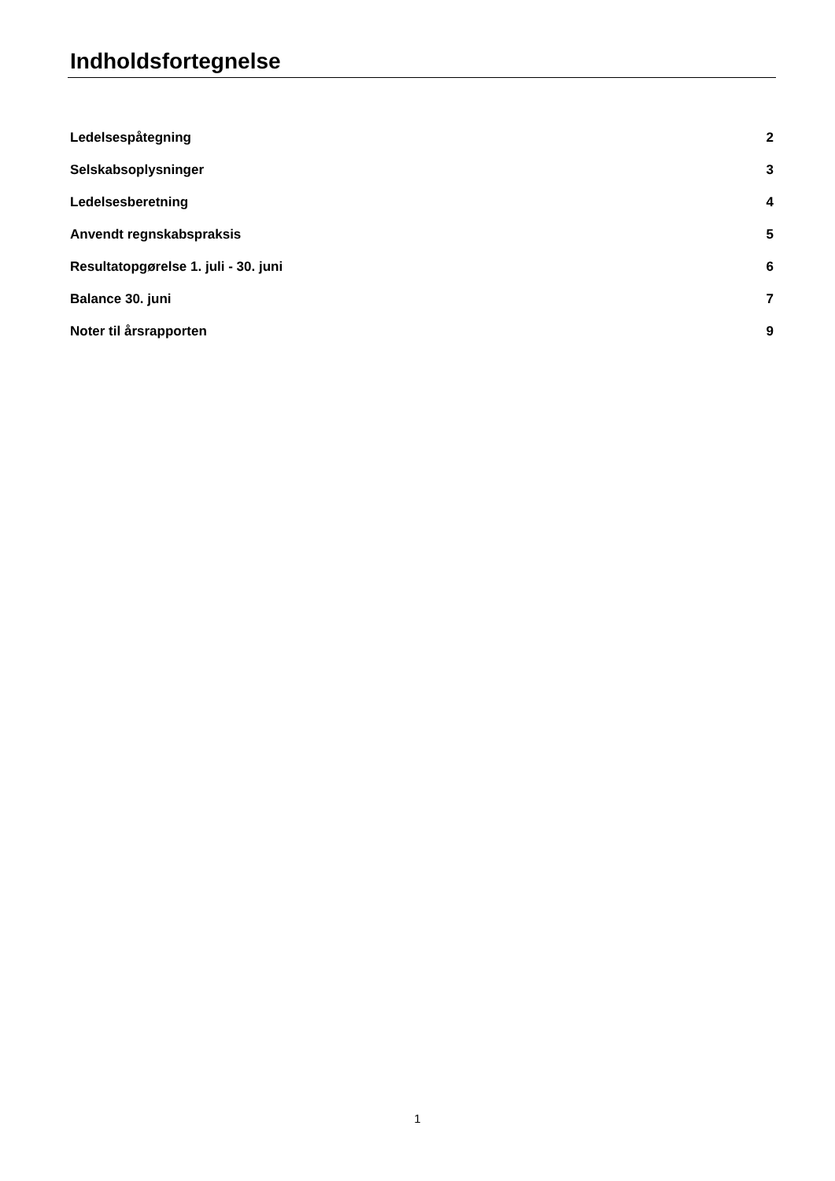Indholdsfortegnelse
Ledelsespåtegning 2
Selskabsoplysninger 3
Ledelsesberetning 4
Anvendt regnskabspraksis 5
Resultatopgørelse 1. juli - 30. juni 6
Balance 30. juni 7
Noter til årsrapporten 9
1